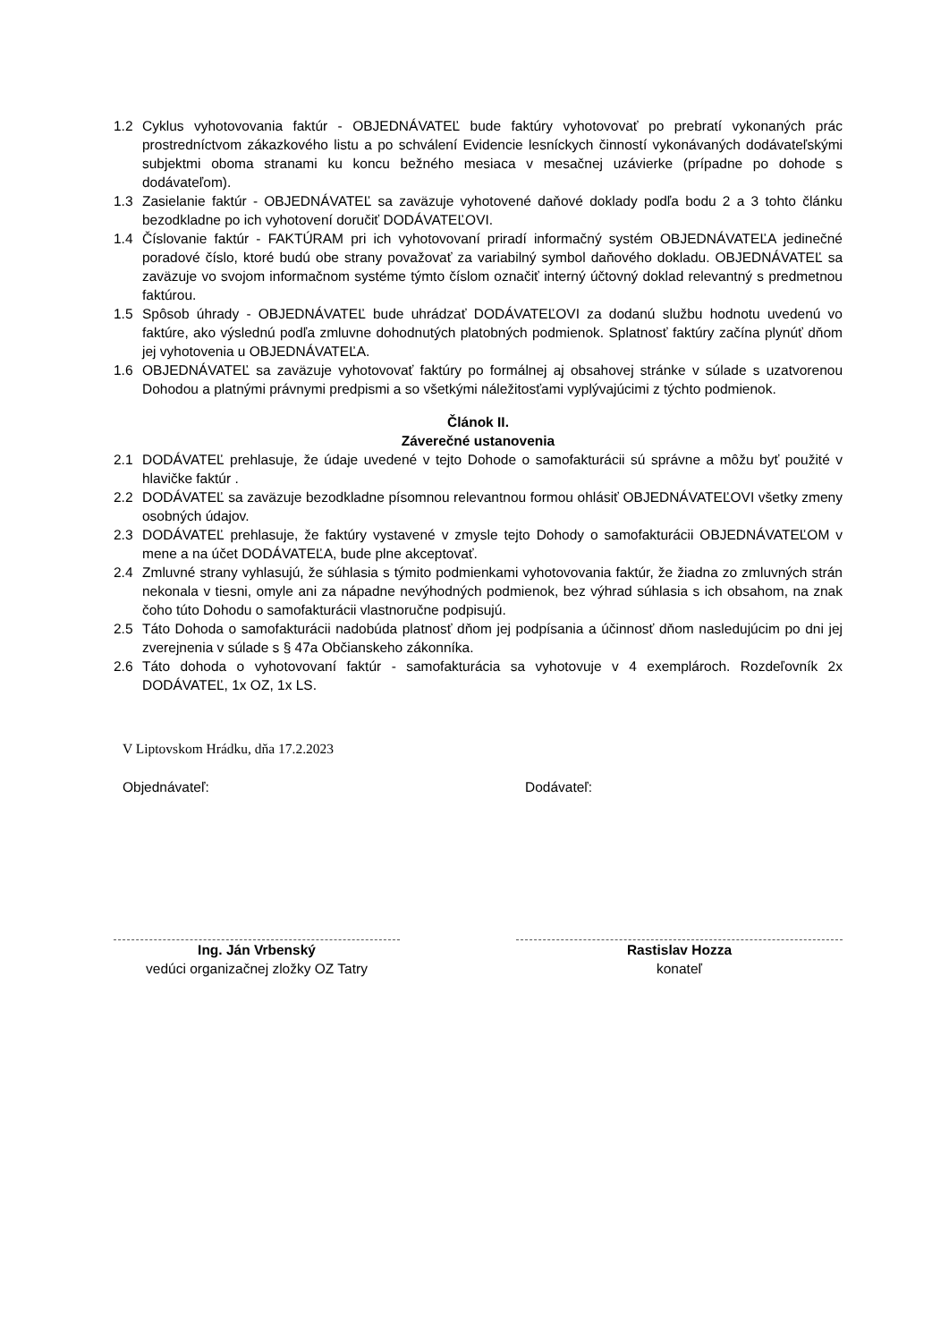1.2 Cyklus vyhotovovania faktúr - OBJEDNÁVATEĽ bude faktúry vyhotovovať po prebratí vykonaných prác prostredníctvom zákazkového listu a po schválení Evidencie lesníckych činností vykonávaných dodávateľskými subjektmi oboma stranami ku koncu bežného mesiaca v mesačnej uzávierke (prípadne po dohode s dodávateľom).
1.3 Zasielanie faktúr - OBJEDNÁVATEĽ sa zaväzuje vyhotovené daňové doklady podľa bodu 2 a 3 tohto článku bezodkladne po ich vyhotovení doručiť DODÁVATEĽOVI.
1.4 Číslovanie faktúr - FAKTÚRAM pri ich vyhotovovaní priradí informačný systém OBJEDNÁVATEĽA jedinečné poradové číslo, ktoré budú obe strany považovať za variabilný symbol daňového dokladu. OBJEDNÁVATEĽ sa zaväzuje vo svojom informačnom systéme týmto číslom označiť interný účtovný doklad relevantný s predmetnou faktúrou.
1.5 Spôsob úhrady - OBJEDNÁVATEĽ bude uhrádzať DODÁVATEĽOVI za dodanú službu hodnotu uvedenú vo faktúre, ako výslednú podľa zmluvne dohodnutých platobných podmienok. Splatnosť faktúry začína plynúť dňom jej vyhotovenia u OBJEDNÁVATEĽA.
1.6 OBJEDNÁVATEĽ sa zaväzuje vyhotovovať faktúry po formálnej aj obsahovej stránke v súlade s uzatvorenou Dohodou a platnými právnymi predpismi a so všetkými náležitosťami vyplývajúcimi z týchto podmienok.
Článok II.
Záverečné ustanovenia
2.1 DODÁVATEĽ prehlasuje, že údaje uvedené v tejto Dohode o samofakturácii sú správne a môžu byť použité v hlavičke faktúr .
2.2 DODÁVATEĽ sa zaväzuje bezodkladne písomnou relevantnou formou ohlásiť OBJEDNÁVATEĽOVI všetky zmeny osobných údajov.
2.3 DODÁVATEĽ prehlasuje, že faktúry vystavené v zmysle tejto Dohody o samofakturácii OBJEDNÁVATEĽOM v mene a na účet DODÁVATEĽA, bude plne akceptovať.
2.4 Zmluvné strany vyhlasujú, že súhlasia s týmito podmienkami vyhotovovania faktúr, že žiadna zo zmluvných strán nekonala v tiesni, omyle ani za nápadne nevýhodných podmienok, bez výhrad súhlasia s ich obsahom, na znak čoho túto Dohodu o samofakturácii vlastnoručne podpisujú.
2.5 Táto Dohoda o samofakturácii nadobúda platnosť dňom jej podpísania a účinnosť dňom nasledujúcim po dni jej zverejnenia v súlade s § 47a Občianskeho zákonníka.
2.6 Táto dohoda o vyhotovovaní faktúr - samofakturácia sa vyhotovuje v 4 exemplároch. Rozdeľovník 2x DODÁVATEĽ, 1x OZ, 1x LS.
V Liptovskom Hrádku, dňa 17.2.2023
Objednávateľ:
Ing. Ján Vrbenský
vedúci organizačnej zložky OZ Tatry
Dodávateľ:
Rastislav Hozza
konateľ